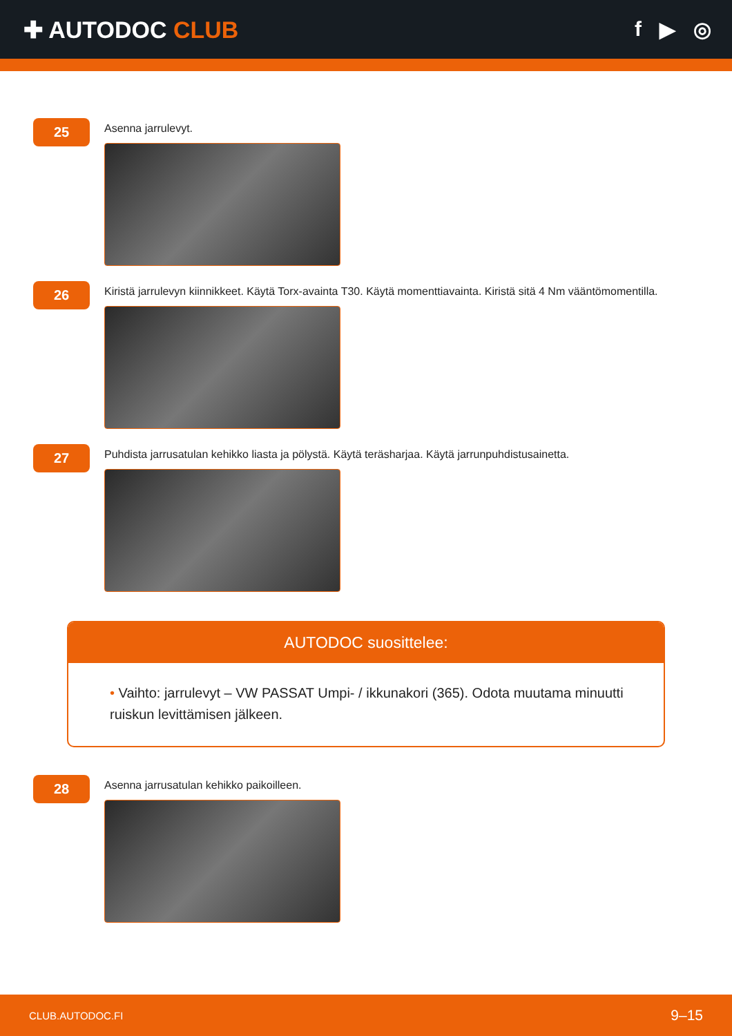✚ AUTODOC CLUB f ▶ ◎
25
Asenna jarrulevyt.
26
Kiristä jarrulevyn kiinnikkeet. Käytä Torx-avainta T30. Käytä momenttiavainta. Kiristä sitä 4 Nm vääntömomentilla.
27
Puhdista jarrusatulan kehikko liasta ja pölystä. Käytä teräsharjaa. Käytä jarrunpuhdistusainetta.
AUTODOC suosittelee:
• Vaihto: jarrulevyt – VW PASSAT Umpi- / ikkunakori (365). Odota muutama minuutti ruiskun levittämisen jälkeen.
28
Asenna jarrusatulan kehikko paikoilleen.
CLUB.AUTODOC.FI 9–15